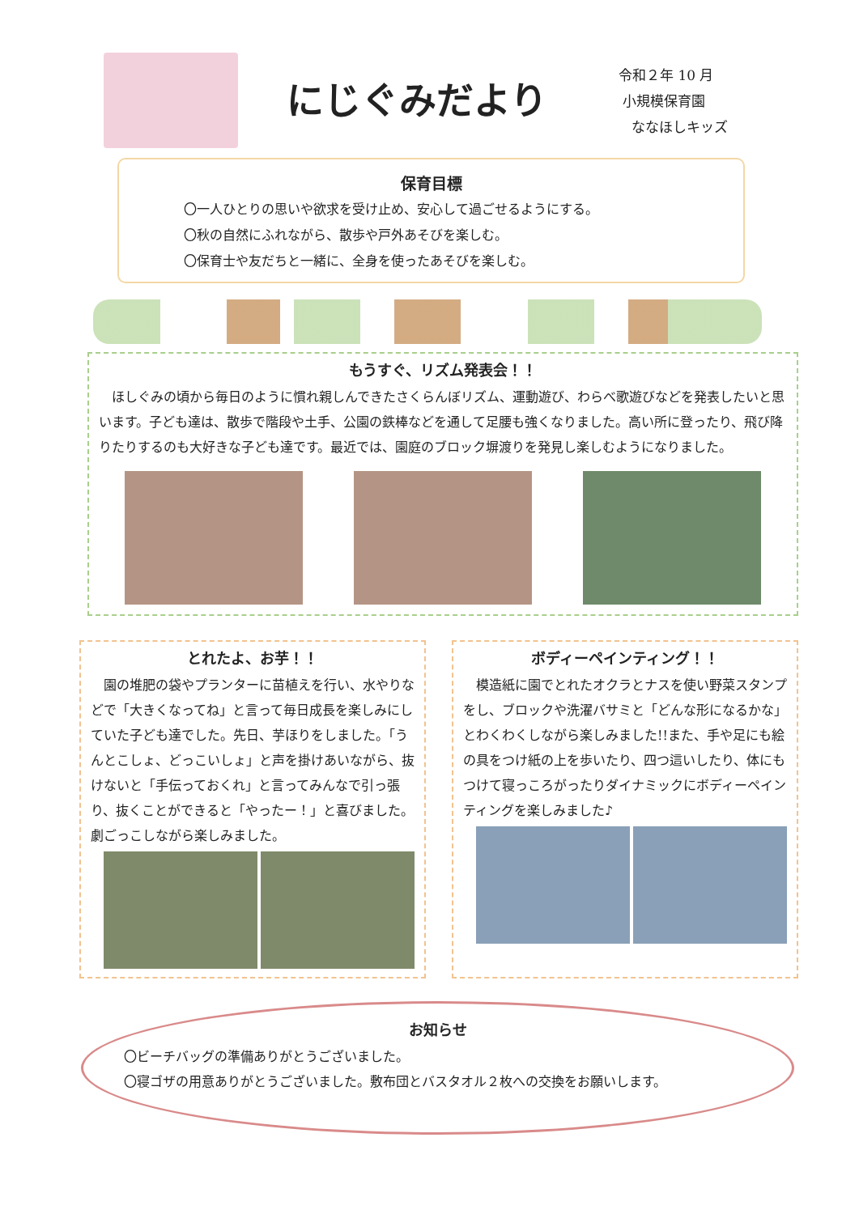にじぐみだより
令和２年 10 月
小規模保育園
ななほしキッズ
保育目標
〇一人ひとりの思いや欲求を受け止め、安心して過ごせるようにする。
〇秋の自然にふれながら、散歩や戸外あそびを楽しむ。
〇保育士や友だちと一緒に、全身を使ったあそびを楽しむ。
もうすぐ、リズム発表会！！
　ほしぐみの頃から毎日のように慣れ親しんできたさくらんぼリズム、運動遊び、わらべ歌遊びなどを発表したいと思います。子ども達は、散歩で階段や土手、公園の鉄棒などを通して足腰も強くなりました。高い所に登ったり、飛び降りたりするのも大好きな子ども達です。最近では、園庭のブロック塀渡りを発見し楽しむようになりました。
とれたよ、お芋！！
　園の堆肥の袋やプランターに苗植えを行い、水やりなどで「大きくなってね」と言って毎日成長を楽しみにしていた子ども達でした。先日、芋ほりをしました。「うんとこしょ、どっこいしょ」と声を掛けあいながら、抜けないと「手伝っておくれ」と言ってみんなで引っ張り、抜くことができると「やったー！」と喜びました。劇ごっこしながら楽しみました。
ボディーペインティング！！
　模造紙に園でとれたオクラとナスを使い野菜スタンプをし、ブロックや洗濯バサミと「どんな形になるかな」とわくわくしながら楽しみました!!また、手や足にも絵の具をつけ紙の上を歩いたり、四つ這いしたり、体にもつけて寝っころがったりダイナミックにボディーペインティングを楽しみました♪
お知らせ
〇ビーチバッグの準備ありがとうございました。
〇寝ゴザの用意ありがとうございました。敷布団とバスタオル２枚への交換をお願いします。